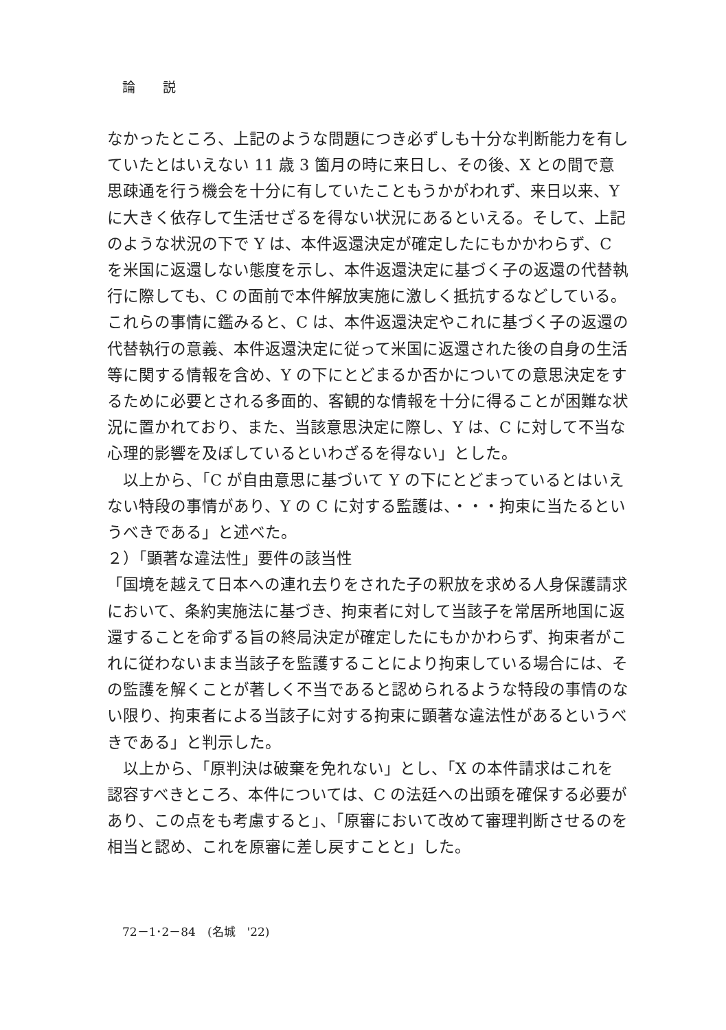論説
なかったところ、上記のような問題につき必ずしも十分な判断能力を有していたとはいえない 11 歳 3 箇月の時に来日し、その後、X との間で意思疎通を行う機会を十分に有していたこともうかがわれず、来日以来、Y に大きく依存して生活せざるを得ない状況にあるといえる。そして、上記のような状況の下で Y は、本件返還決定が確定したにもかかわらず、C を米国に返還しない態度を示し、本件返還決定に基づく子の返還の代替執行に際しても、C の面前で本件解放実施に激しく抵抗するなどしている。これらの事情に鑑みると、C は、本件返還決定やこれに基づく子の返還の代替執行の意義、本件返還決定に従って米国に返還された後の自身の生活等に関する情報を含め、Y の下にとどまるか否かについての意思決定をするために必要とされる多面的、客観的な情報を十分に得ることが困難な状況に置かれており、また、当該意思決定に際し、Y は、C に対して不当な心理的影響を及ぼしているといわざるを得ない」とした。
　以上から、「C が自由意思に基づいて Y の下にとどまっているとはいえない特段の事情があり、Y の C に対する監護は、・・・拘束に当たるというべきである」と述べた。
２）「顕著な違法性」要件の該当性
「国境を越えて日本への連れ去りをされた子の釈放を求める人身保護請求において、条約実施法に基づき、拘束者に対して当該子を常居所地国に返還することを命ずる旨の終局決定が確定したにもかかわらず、拘束者がこれに従わないまま当該子を監護することにより拘束している場合には、その監護を解くことが著しく不当であると認められるような特段の事情のない限り、拘束者による当該子に対する拘束に顕著な違法性があるというべきである」と判示した。
　以上から、「原判決は破棄を免れない」とし、「X の本件請求はこれを認容すべきところ、本件については、C の法廷への出頭を確保する必要があり、この点をも考慮すると」、「原審において改めて審理判断させるのを相当と認め、これを原審に差し戻すことと」した。
72－1･2－84　(名城　'22)